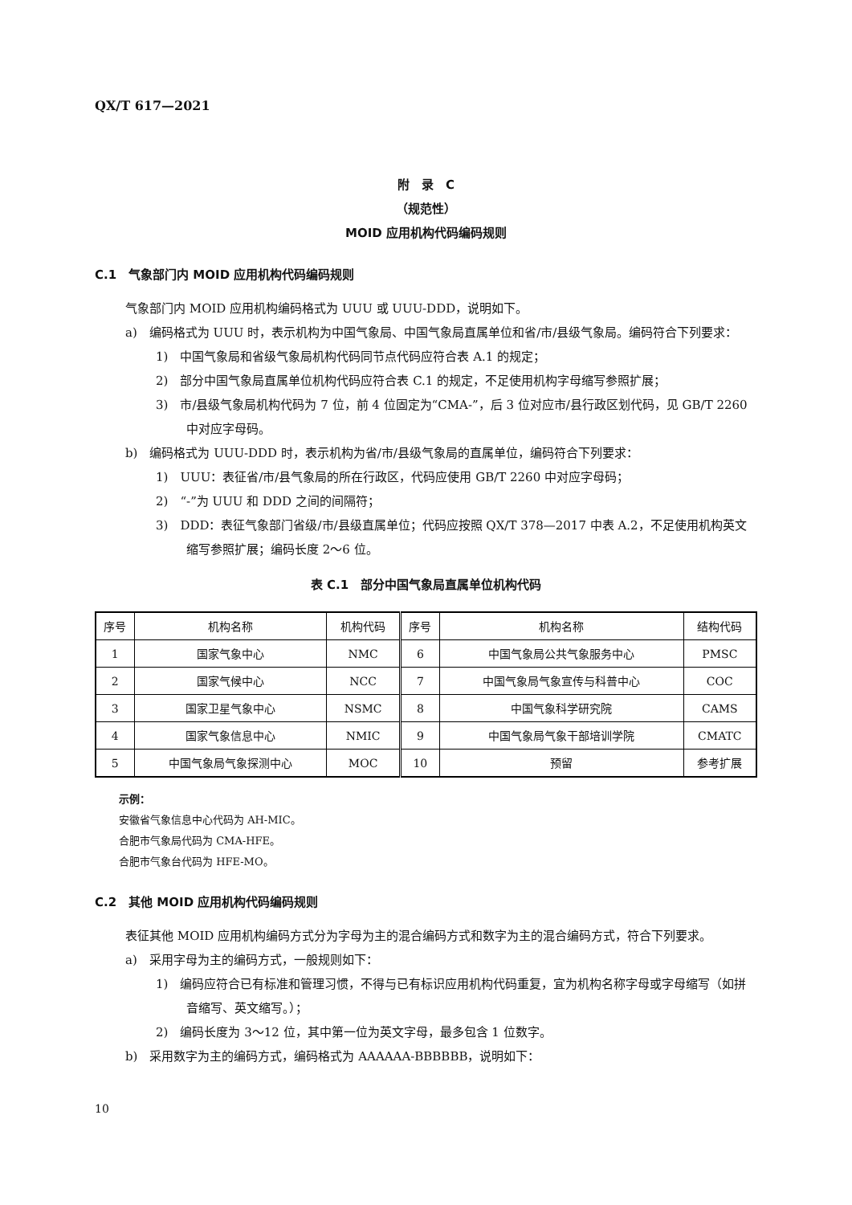QX/T 617—2021
附　录　C
（规范性）
MOID 应用机构代码编码规则
C.1　气象部门内 MOID 应用机构代码编码规则
气象部门内 MOID 应用机构编码格式为 UUU 或 UUU-DDD，说明如下。
a)　编码格式为 UUU 时，表示机构为中国气象局、中国气象局直属单位和省/市/县级气象局。编码符合下列要求：
1)　中国气象局和省级气象局机构代码同节点代码应符合表 A.1 的规定；
2)　部分中国气象局直属单位机构代码应符合表 C.1 的规定，不足使用机构字母缩写参照扩展；
3)　市/县级气象局机构代码为 7 位，前 4 位固定为“CMA-”，后 3 位对应市/县行政区划代码，见 GB/T 2260 中对应字母码。
b)　编码格式为 UUU-DDD 时，表示机构为省/市/县级气象局的直属单位，编码符合下列要求：
1)　UUU：表征省/市/县气象局的所在行政区，代码应使用 GB/T 2260 中对应字母码；
2)　“-”为 UUU 和 DDD 之间的间隔符；
3)　DDD：表征气象部门省级/市/县级直属单位；代码应按照 QX/T 378—2017 中表 A.2，不足使用机构英文缩写参照扩展；编码长度 2～6 位。
表 C.1　部分中国气象局直属单位机构代码
| 序号 | 机构名称 | 机构代码 | 序号 | 机构名称 | 结构代码 |
| --- | --- | --- | --- | --- | --- |
| 1 | 国家气象中心 | NMC | 6 | 中国气象局公共气象服务中心 | PMSC |
| 2 | 国家气候中心 | NCC | 7 | 中国气象局气象宣传与科普中心 | COC |
| 3 | 国家卫星气象中心 | NSMC | 8 | 中国气象科学研究院 | CAMS |
| 4 | 国家气象信息中心 | NMIC | 9 | 中国气象局气象干部培训学院 | CMATC |
| 5 | 中国气象局气象探测中心 | MOC | 10 | 预留 | 参考扩展 |
示例：
安徽省气象信息中心代码为 AH-MIC。
合肥市气象局代码为 CMA-HFE。
合肥市气象台代码为 HFE-MO。
C.2　其他 MOID 应用机构代码编码规则
表征其他 MOID 应用机构编码方式分为字母为主的混合编码方式和数字为主的混合编码方式，符合下列要求。
a)　采用字母为主的编码方式，一般规则如下：
1)　编码应符合已有标准和管理习惯，不得与已有标识应用机构代码重复，宜为机构名称字母或字母缩写（如拼音缩写、英文缩写。）；
2)　编码长度为 3～12 位，其中第一位为英文字母，最多包含 1 位数字。
b)　采用数字为主的编码方式，编码格式为 AAAAAA-BBBBBB，说明如下：
10